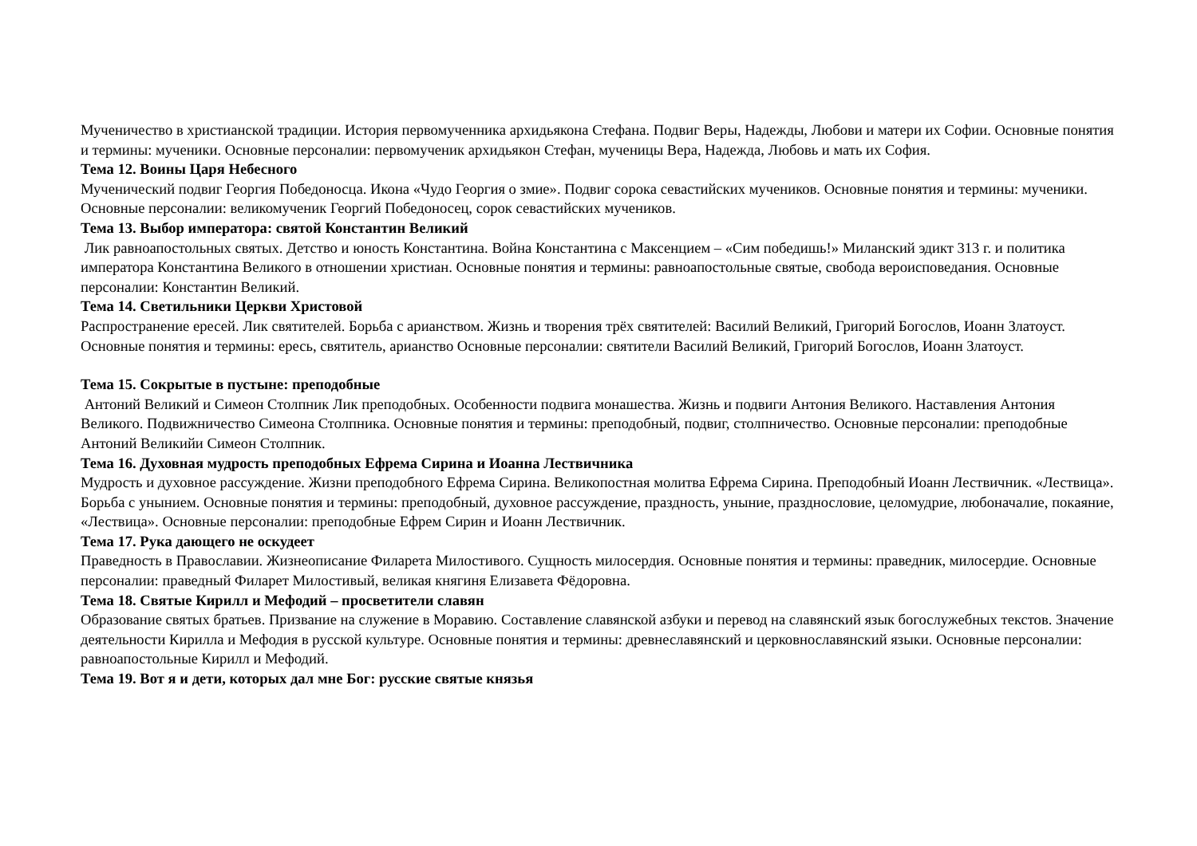Мученичество в христианской традиции. История первомученника архидьякона Стефана. Подвиг Веры, Надежды, Любови и матери их Софии. Основные понятия и термины: мученики. Основные персоналии: первомученик архидьякон Стефан, мученицы Вера, Надежда, Любовь и мать их София.
Тема 12. Воины Царя Небесного
Мученический подвиг Георгия Победоносца. Икона «Чудо Георгия о змие». Подвиг сорока севастийских мучеников. Основные понятия и термины: мученики. Основные персоналии: великомученик Георгий Победоносец, сорок севастийских мучеников.
Тема 13. Выбор императора: святой Константин Великий
Лик равноапостольных святых. Детство и юность Константина. Война Константина с Максенцием – «Сим победишь!» Миланский эдикт 313 г. и политика императора Константина Великого в отношении христиан. Основные понятия и термины: равноапостольные святые, свобода вероисповедания. Основные персоналии: Константин Великий.
Тема 14. Светильники Церкви Христовой
Распространение ересей. Лик святителей. Борьба с арианством. Жизнь и творения трёх святителей: Василий Великий, Григорий Богослов, Иоанн Златоуст. Основные понятия и термины: ересь, святитель, арианство Основные персоналии: святители Василий Великий, Григорий Богослов, Иоанн Златоуст.
Тема 15. Сокрытые в пустыне: преподобные
Антоний Великий и Симеон Столпник Лик преподобных. Особенности подвига монашества. Жизнь и подвиги Антония Великого. Наставления Антония Великого. Подвижничество Симеона Столпника. Основные понятия и термины: преподобный, подвиг, столпничество. Основные персоналии: преподобные Антоний Великийи Симеон Столпник.
Тема 16. Духовная мудрость преподобных Ефрема Сирина и Иоанна Лествичника
Мудрость и духовное рассуждение. Жизни преподобного Ефрема Сирина. Великопостная молитва Ефрема Сирина. Преподобный Иоанн Лествичник. «Лествица». Борьба с унынием. Основные понятия и термины: преподобный, духовное рассуждение, праздность, уныние, празднословие, целомудрие, любоначалие, покаяние, «Лествица». Основные персоналии: преподобные Ефрем Сирин и Иоанн Лествичник.
Тема 17. Рука дающего не оскудеет
Праведность в Православии. Жизнеописание Филарета Милостивого. Сущность милосердия. Основные понятия и термины: праведник, милосердие. Основные персоналии: праведный Филарет Милостивый, великая княгиня Елизавета Фёдоровна.
Тема 18. Святые Кирилл и Мефодий – просветители славян
Образование святых братьев. Призвание на служение в Моравию. Составление славянской азбуки и перевод на славянский язык богослужебных текстов. Значение деятельности Кирилла и Мефодия в русской культуре. Основные понятия и термины: древнеславянский и церковнославянский языки. Основные персоналии: равноапостольные Кирилл и Мефодий.
Тема 19. Вот я и дети, которых дал мне Бог: русские святые князья